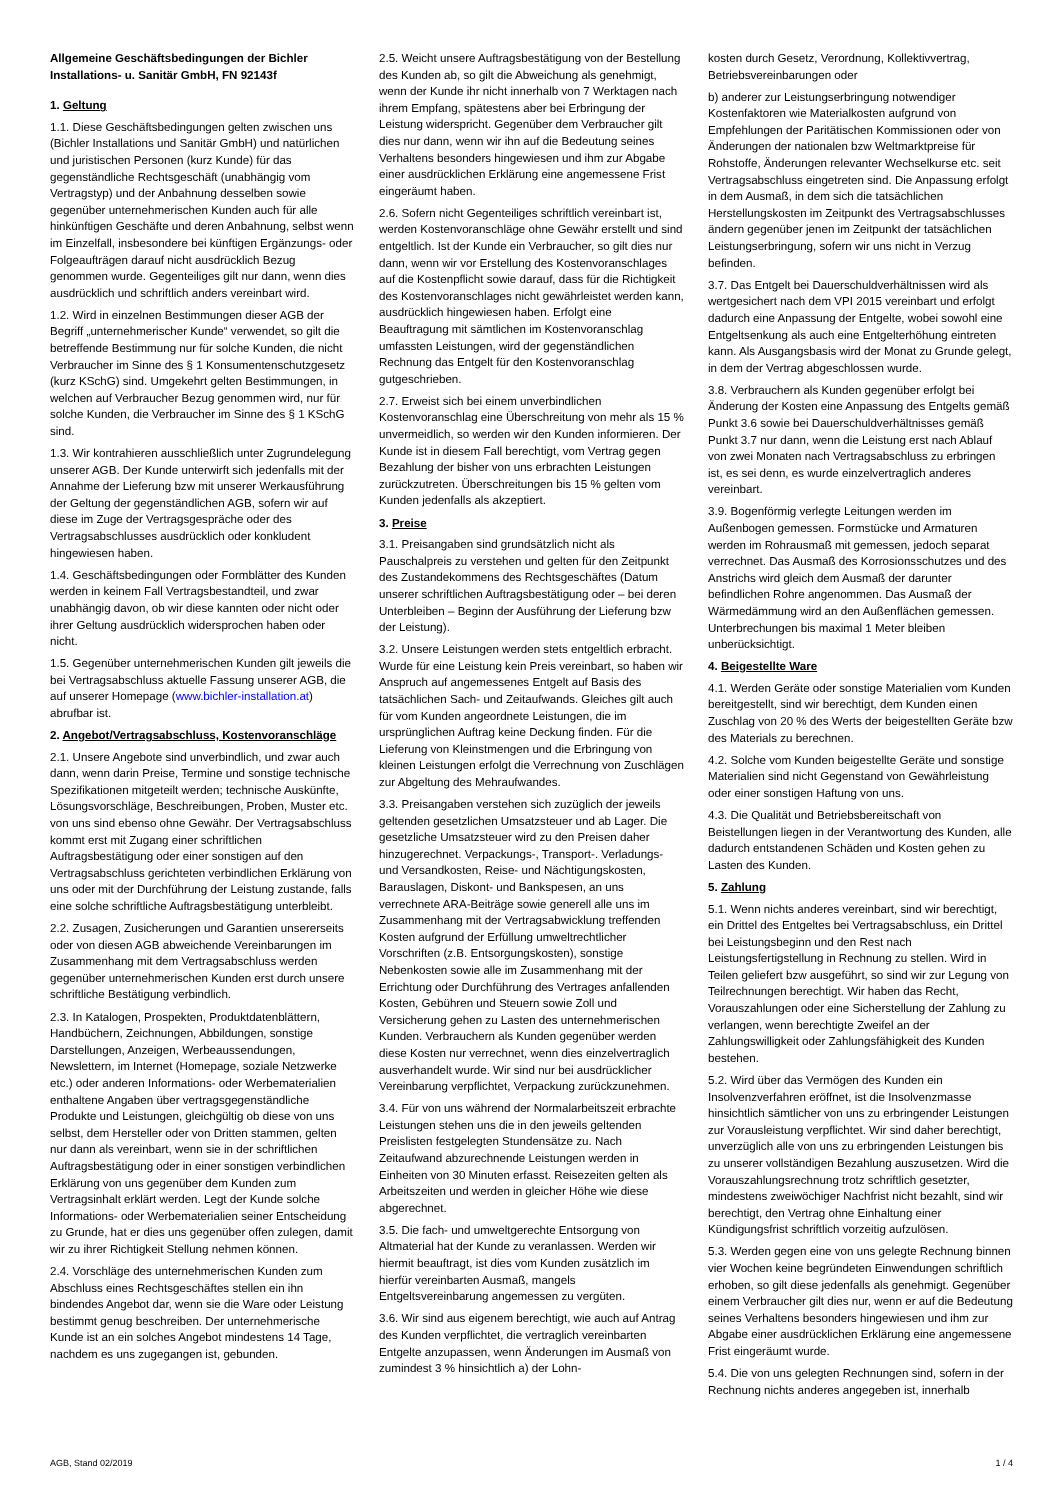Allgemeine Geschäftsbedingungen der Bichler Installations- u. Sanitär GmbH, FN 92143f
1. Geltung
1.1. Diese Geschäftsbedingungen gelten zwischen uns (Bichler Installations und Sanitär GmbH) und natürlichen und juristischen Personen (kurz Kunde) für das gegenständliche Rechtsgeschäft (unabhängig vom Vertragstyp) und der Anbahnung desselben sowie gegenüber unternehmerischen Kunden auch für alle hinkünftigen Geschäfte und deren Anbahnung, selbst wenn im Einzelfall, insbesondere bei künftigen Ergänzungs- oder Folgeaufträgen darauf nicht ausdrücklich Bezug genommen wurde. Gegenteiliges gilt nur dann, wenn dies ausdrücklich und schriftlich anders vereinbart wird.
1.2. Wird in einzelnen Bestimmungen dieser AGB der Begriff „unternehmerischer Kunde“ verwendet, so gilt die betreffende Bestimmung nur für solche Kunden, die nicht Verbraucher im Sinne des § 1 Konsumentenschutzgesetz (kurz KSchG) sind. Umgekehrt gelten Bestimmungen, in welchen auf Verbraucher Bezug genommen wird, nur für solche Kunden, die Verbraucher im Sinne des § 1 KSchG sind.
1.3. Wir kontrahieren ausschließlich unter Zugrundelegung unserer AGB. Der Kunde unterwirft sich jedenfalls mit der Annahme der Lieferung bzw mit unserer Werkausführung der Geltung der gegenständlichen AGB, sofern wir auf diese im Zuge der Vertragsgespräche oder des Vertragsabschlusses ausdrücklich oder konkludent hingewiesen haben.
1.4. Geschäftsbedingungen oder Formblätter des Kunden werden in keinem Fall Vertragsbestandteil, und zwar unabhängig davon, ob wir diese kannten oder nicht oder ihrer Geltung ausdrücklich widersprochen haben oder nicht.
1.5. Gegenüber unternehmerischen Kunden gilt jeweils die bei Vertragsabschluss aktuelle Fassung unserer AGB, die auf unserer Homepage (www.bichler-installation.at) abrufbar ist.
2. Angebot/Vertragsabschluss, Kostenvoranschläge
2.1. Unsere Angebote sind unverbindlich, und zwar auch dann, wenn darin Preise, Termine und sonstige technische Spezifikationen mitgeteilt werden; technische Auskünfte, Lösungsvorschläge, Beschreibungen, Proben, Muster etc. von uns sind ebenso ohne Gewähr. Der Vertragsabschluss kommt erst mit Zugang einer schriftlichen Auftragsbestätigung oder einer sonstigen auf den Vertragsabschluss gerichteten verbindlichen Erklärung von uns oder mit der Durchführung der Leistung zustande, falls eine solche schriftliche Auftragsbestätigung unterbleibt.
2.2. Zusagen, Zusicherungen und Garantien unsererseits oder von diesen AGB abweichende Vereinbarungen im Zusammenhang mit dem Vertragsabschluss werden gegenüber unternehmerischen Kunden erst durch unsere schriftliche Bestätigung verbindlich.
2.3. In Katalogen, Prospekten, Produktdatenblättern, Handbüchern, Zeichnungen, Abbildungen, sonstige Darstellungen, Anzeigen, Werbeaussendungen, Newslettern, im Internet (Homepage, soziale Netzwerke etc.) oder anderen Informations- oder Werbematerialien enthaltene Angaben über vertragsgegenständliche Produkte und Leistungen, gleichgültig ob diese von uns selbst, dem Hersteller oder von Dritten stammen, gelten nur dann als vereinbart, wenn sie in der schriftlichen Auftragsbestätigung oder in einer sonstigen verbindlichen Erklärung von uns gegenüber dem Kunden zum Vertragsinhalt erklärt werden. Legt der Kunde solche Informations- oder Werbematerialien seiner Entscheidung zu Grunde, hat er dies uns gegenüber offen zulegen, damit wir zu ihrer Richtigkeit Stellung nehmen können.
2.4. Vorschläge des unternehmerischen Kunden zum Abschluss eines Rechtsgeschäftes stellen ein ihn bindendes Angebot dar, wenn sie die Ware oder Leistung bestimmt genug beschreiben. Der unternehmerische Kunde ist an ein solches Angebot mindestens 14 Tage, nachdem es uns zugegangen ist, gebunden.
2.5. Weicht unsere Auftragsbestätigung von der Bestellung des Kunden ab, so gilt die Abweichung als genehmigt, wenn der Kunde ihr nicht innerhalb von 7 Werktagen nach ihrem Empfang, spätestens aber bei Erbringung der Leistung widerspricht. Gegenüber dem Verbraucher gilt dies nur dann, wenn wir ihn auf die Bedeutung seines Verhaltens besonders hingewiesen und ihm zur Abgabe einer ausdrücklichen Erklärung eine angemessene Frist eingeräumt haben.
2.6. Sofern nicht Gegenteiliges schriftlich vereinbart ist, werden Kostenvoranschläge ohne Gewähr erstellt und sind entgeltlich. Ist der Kunde ein Verbraucher, so gilt dies nur dann, wenn wir vor Erstellung des Kostenvoranschlages auf die Kostenpflicht sowie darauf, dass für die Richtigkeit des Kostenvoranschlages nicht gewährleistet werden kann, ausdrücklich hingewiesen haben. Erfolgt eine Beauftragung mit sämtlichen im Kostenvoranschlag umfassten Leistungen, wird der gegenständlichen Rechnung das Entgelt für den Kostenvoranschlag gutgeschrieben.
2.7. Erweist sich bei einem unverbindlichen Kostenvoranschlag eine Überschreitung von mehr als 15 % unvermeidlich, so werden wir den Kunden informieren. Der Kunde ist in diesem Fall berechtigt, vom Vertrag gegen Bezahlung der bisher von uns erbrachten Leistungen zurückzutreten. Überschreitungen bis 15 % gelten vom Kunden jedenfalls als akzeptiert.
3. Preise
3.1. Preisangaben sind grundsätzlich nicht als Pauschalpreis zu verstehen und gelten für den Zeitpunkt des Zustandekommens des Rechtsgeschäftes (Datum unserer schriftlichen Auftragsbestätigung oder – bei deren Unterbleiben – Beginn der Ausführung der Lieferung bzw der Leistung).
3.2. Unsere Leistungen werden stets entgeltlich erbracht. Wurde für eine Leistung kein Preis vereinbart, so haben wir Anspruch auf angemessenes Entgelt auf Basis des tatsächlichen Sach- und Zeitaufwands. Gleiches gilt auch für vom Kunden angeordnete Leistungen, die im ursprünglichen Auftrag keine Deckung finden. Für die Lieferung von Kleinstmengen und die Erbringung von kleinen Leistungen erfolgt die Verrechnung von Zuschlägen zur Abgeltung des Mehraufwandes.
3.3. Preisangaben verstehen sich zuzüglich der jeweils geltenden gesetzlichen Umsatzsteuer und ab Lager. Die gesetzliche Umsatzsteuer wird zu den Preisen daher hinzugerechnet. Verpackungs-, Transport-. Verladungs- und Versandkosten, Reise- und Nächtigungskosten, Barauslagen, Diskont- und Bankspesen, an uns verrechnete ARA-Beiträge sowie generell alle uns im Zusammenhang mit der Vertragsabwicklung treffenden Kosten aufgrund der Erfüllung umweltrechtlicher Vorschriften (z.B. Entsorgungskosten), sonstige Nebenkosten sowie alle im Zusammenhang mit der Errichtung oder Durchführung des Vertrages anfallenden Kosten, Gebühren und Steuern sowie Zoll und Versicherung gehen zu Lasten des unternehmerischen Kunden. Verbrauchern als Kunden gegenüber werden diese Kosten nur verrechnet, wenn dies einzelvertraglich ausverhandelt wurde. Wir sind nur bei ausdrücklicher Vereinbarung verpflichtet, Verpackung zurückzunehmen.
3.4. Für von uns während der Normalarbeitszeit erbrachte Leistungen stehen uns die in den jeweils geltenden Preislisten festgelegten Stundensätze zu. Nach Zeitaufwand abzurechnende Leistungen werden in Einheiten von 30 Minuten erfasst. Reisezeiten gelten als Arbeitszeiten und werden in gleicher Höhe wie diese abgerechnet.
3.5. Die fach- und umweltgerechte Entsorgung von Altmaterial hat der Kunde zu veranlassen. Werden wir hiermit beauftragt, ist dies vom Kunden zusätzlich im hierfür vereinbarten Ausmaß, mangels Entgeltsvereinbarung angemessen zu vergüten.
3.6. Wir sind aus eigenem berechtigt, wie auch auf Antrag des Kunden verpflichtet, die vertraglich vereinbarten Entgelte anzupassen, wenn Änderungen im Ausmaß von zumindest 3 % hinsichtlich a) der Lohn-
kosten durch Gesetz, Verordnung, Kollektivvertrag, Betriebsvereinbarungen oder
b) anderer zur Leistungserbringung notwendiger Kostenfaktoren wie Materialkosten aufgrund von Empfehlungen der Paritätischen Kommissionen oder von Änderungen der nationalen bzw Weltmarktpreise für Rohstoffe, Änderungen relevanter Wechselkurse etc. seit Vertragsabschluss eingetreten sind. Die Anpassung erfolgt in dem Ausmaß, in dem sich die tatsächlichen Herstellungskosten im Zeitpunkt des Vertragsabschlusses ändern gegenüber jenen im Zeitpunkt der tatsächlichen Leistungserbringung, sofern wir uns nicht in Verzug befinden.
3.7. Das Entgelt bei Dauerschuldverhältnissen wird als wertgesichert nach dem VPI 2015 vereinbart und erfolgt dadurch eine Anpassung der Entgelte, wobei sowohl eine Entgeltsenkung als auch eine Entgelterhöhung eintreten kann. Als Ausgangsbasis wird der Monat zu Grunde gelegt, in dem der Vertrag abgeschlossen wurde.
3.8. Verbrauchern als Kunden gegenüber erfolgt bei Änderung der Kosten eine Anpassung des Entgelts gemäß Punkt 3.6 sowie bei Dauerschuldverhältnisses gemäß Punkt 3.7 nur dann, wenn die Leistung erst nach Ablauf von zwei Monaten nach Vertragsabschluss zu erbringen ist, es sei denn, es wurde einzelvertraglich anderes vereinbart.
3.9. Bogenförmig verlegte Leitungen werden im Außenbogen gemessen. Formstücke und Armaturen werden im Rohrausmaß mit gemessen, jedoch separat verrechnet. Das Ausmaß des Korrosionsschutzes und des Anstrichs wird gleich dem Ausmaß der darunter befindlichen Rohre angenommen. Das Ausmaß der Wärmedämmung wird an den Außenflächen gemessen. Unterbrechungen bis maximal 1 Meter bleiben unberücksichtigt.
4. Beigestellte Ware
4.1. Werden Geräte oder sonstige Materialien vom Kunden bereitgestellt, sind wir berechtigt, dem Kunden einen Zuschlag von 20 % des Werts der beigestellten Geräte bzw des Materials zu berechnen.
4.2. Solche vom Kunden beigestellte Geräte und sonstige Materialien sind nicht Gegenstand von Gewährleistung oder einer sonstigen Haftung von uns.
4.3. Die Qualität und Betriebsbereitschaft von Beistellungen liegen in der Verantwortung des Kunden, alle dadurch entstandenen Schäden und Kosten gehen zu Lasten des Kunden.
5. Zahlung
5.1. Wenn nichts anderes vereinbart, sind wir berechtigt, ein Drittel des Entgeltes bei Vertragsabschluss, ein Drittel bei Leistungsbeginn und den Rest nach Leistungsfertigstellung in Rechnung zu stellen. Wird in Teilen geliefert bzw ausgeführt, so sind wir zur Legung von Teilrechnungen berechtigt. Wir haben das Recht, Vorauszahlungen oder eine Sicherstellung der Zahlung zu verlangen, wenn berechtigte Zweifel an der Zahlungswilligkeit oder Zahlungsfähigkeit des Kunden bestehen.
5.2. Wird über das Vermögen des Kunden ein Insolvenzverfahren eröffnet, ist die Insolvenzmasse hinsichtlich sämtlicher von uns zu erbringender Leistungen zur Vorausleistung verpflichtet. Wir sind daher berechtigt, unverzüglich alle von uns zu erbringenden Leistungen bis zu unserer vollständigen Bezahlung auszusetzen. Wird die Vorauszahlungsrechnung trotz schriftlich gesetzter, mindestens zweiwöchiger Nachfrist nicht bezahlt, sind wir berechtigt, den Vertrag ohne Einhaltung einer Kündigungsfrist schriftlich vorzeitig aufzulösen.
5.3. Werden gegen eine von uns gelegte Rechnung binnen vier Wochen keine begründeten Einwendungen schriftlich erhoben, so gilt diese jedenfalls als genehmigt. Gegenüber einem Verbraucher gilt dies nur, wenn er auf die Bedeutung seines Verhaltens besonders hingewiesen und ihm zur Abgabe einer ausdrücklichen Erklärung eine angemessene Frist eingeräumt wurde.
5.4. Die von uns gelegten Rechnungen sind, sofern in der Rechnung nichts anderes angegeben ist, innerhalb
AGB, Stand 02/2019 1 / 4